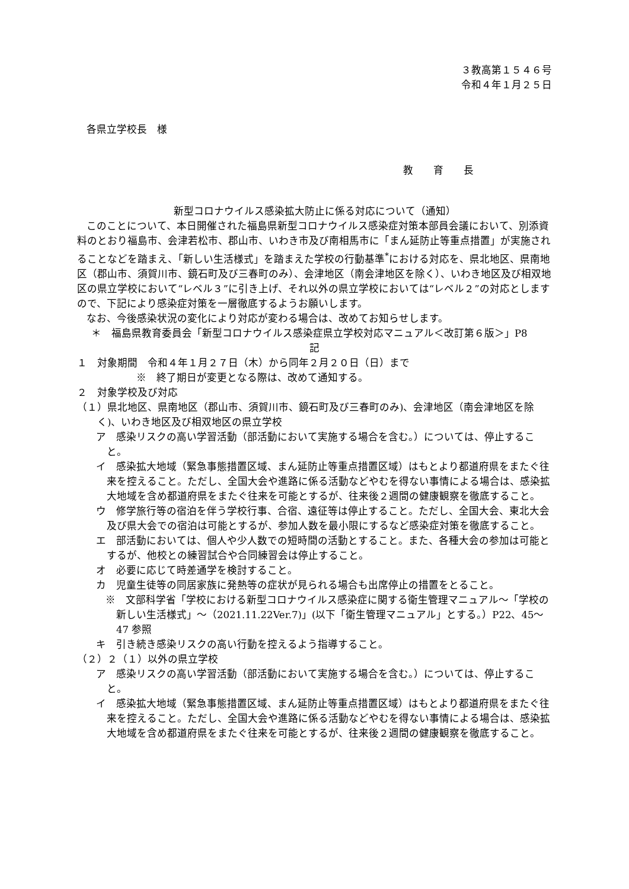３教高第１５４６号
令和４年１月２５日
各県立学校長　様
教　　育　　長
新型コロナウイルス感染拡大防止に係る対応について（通知）
このことについて、本日開催された福島県新型コロナウイルス感染症対策本部員会議において、別添資料のとおり福島市、会津若松市、郡山市、いわき市及び南相馬市に「まん延防止等重点措置」が実施されることなどを踏まえ、「新しい生活様式」を踏まえた学校の行動基準<sup>*</sup>における対応を、県北地区、県南地区（郡山市、須賀川市、鏡石町及び三春町のみ）、会津地区（南会津地区を除く）、いわき地区及び相双地区の県立学校において“レベル３”に引き上げ、それ以外の県立学校においては“レベル２”の対応としますので、下記により感染症対策を一層徹底するようお願いします。
なお、今後感染状況の変化により対応が変わる場合は、改めてお知らせします。
＊　福島県教育委員会「新型コロナウイルス感染症県立学校対応マニュアル＜改訂第６版＞」P8
記
１　対象期間　令和４年１月２７日（木）から同年２月２０日（日）まで
※　終了期日が変更となる際は、改めて通知する。
２　対象学校及び対応
（１）県北地区、県南地区（郡山市、須賀川市、鏡石町及び三春町のみ)、会津地区（南会津地区を除く)、いわき地区及び相双地区の県立学校
ア　感染リスクの高い学習活動（部活動において実施する場合を含む。）については、停止すること。
イ　感染拡大地域（緊急事態措置区域、まん延防止等重点措置区域）はもとより都道府県をまたぐ往来を控えること。ただし、全国大会や進路に係る活動などやむを得ない事情による場合は、感染拡大地域を含め都道府県をまたぐ往来を可能とするが、往来後２週間の健康観察を徹底すること。
ウ　修学旅行等の宿泊を伴う学校行事、合宿、遠征等は停止すること。ただし、全国大会、東北大会及び県大会での宿泊は可能とするが、参加人数を最小限にするなど感染症対策を徹底すること。
エ　部活動においては、個人や少人数での短時間の活動とすること。また、各種大会の参加は可能とするが、他校との練習試合や合同練習会は停止すること。
オ　必要に応じて時差通学を検討すること。
カ　児童生徒等の同居家族に発熱等の症状が見られる場合も出席停止の措置をとること。
※　文部科学省「学校における新型コロナウイルス感染症に関する衛生管理マニュアル～「学校の新しい生活様式」～（2021.11.22Ver.7)」(以下「衛生管理マニュアル」とする。）P22、45～47 参照
キ　引き続き感染リスクの高い行動を控えるよう指導すること。
（２）２（１）以外の県立学校
ア　感染リスクの高い学習活動（部活動において実施する場合を含む。）については、停止すること。
イ　感染拡大地域（緊急事態措置区域、まん延防止等重点措置区域）はもとより都道府県をまたぐ往来を控えること。ただし、全国大会や進路に係る活動などやむを得ない事情による場合は、感染拡大地域を含め都道府県をまたぐ往来を可能とするが、往来後２週間の健康観察を徹底すること。